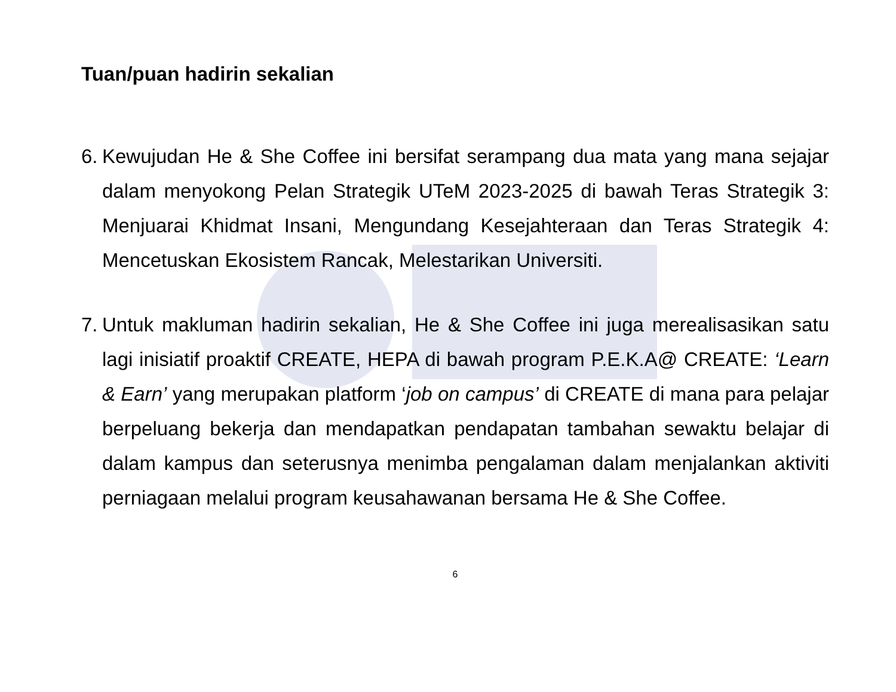Tuan/puan hadirin sekalian
6.
Kewujudan He & She Coffee ini bersifat serampang dua mata yang mana sejajar dalam menyokong Pelan Strategik UTeM 2023-2025 di bawah Teras Strategik 3: Menjuarai Khidmat Insani, Mengundang Kesejahteraan dan Teras Strategik 4: Mencetuskan Ekosistem Rancak, Melestarikan Universiti.
7.
Untuk makluman hadirin sekalian, He & She Coffee ini juga merealisasikan satu lagi inisiatif proaktif CREATE, HEPA di bawah program P.E.K.A@ CREATE: ‘Learn & Earn’ yang merupakan platform ‘job on campus’ di CREATE di mana para pelajar berpeluang bekerja dan mendapatkan pendapatan tambahan sewaktu belajar di dalam kampus dan seterusnya menimba pengalaman dalam menjalankan aktiviti perniagaan melalui program keusahawanan bersama He & She Coffee.
6